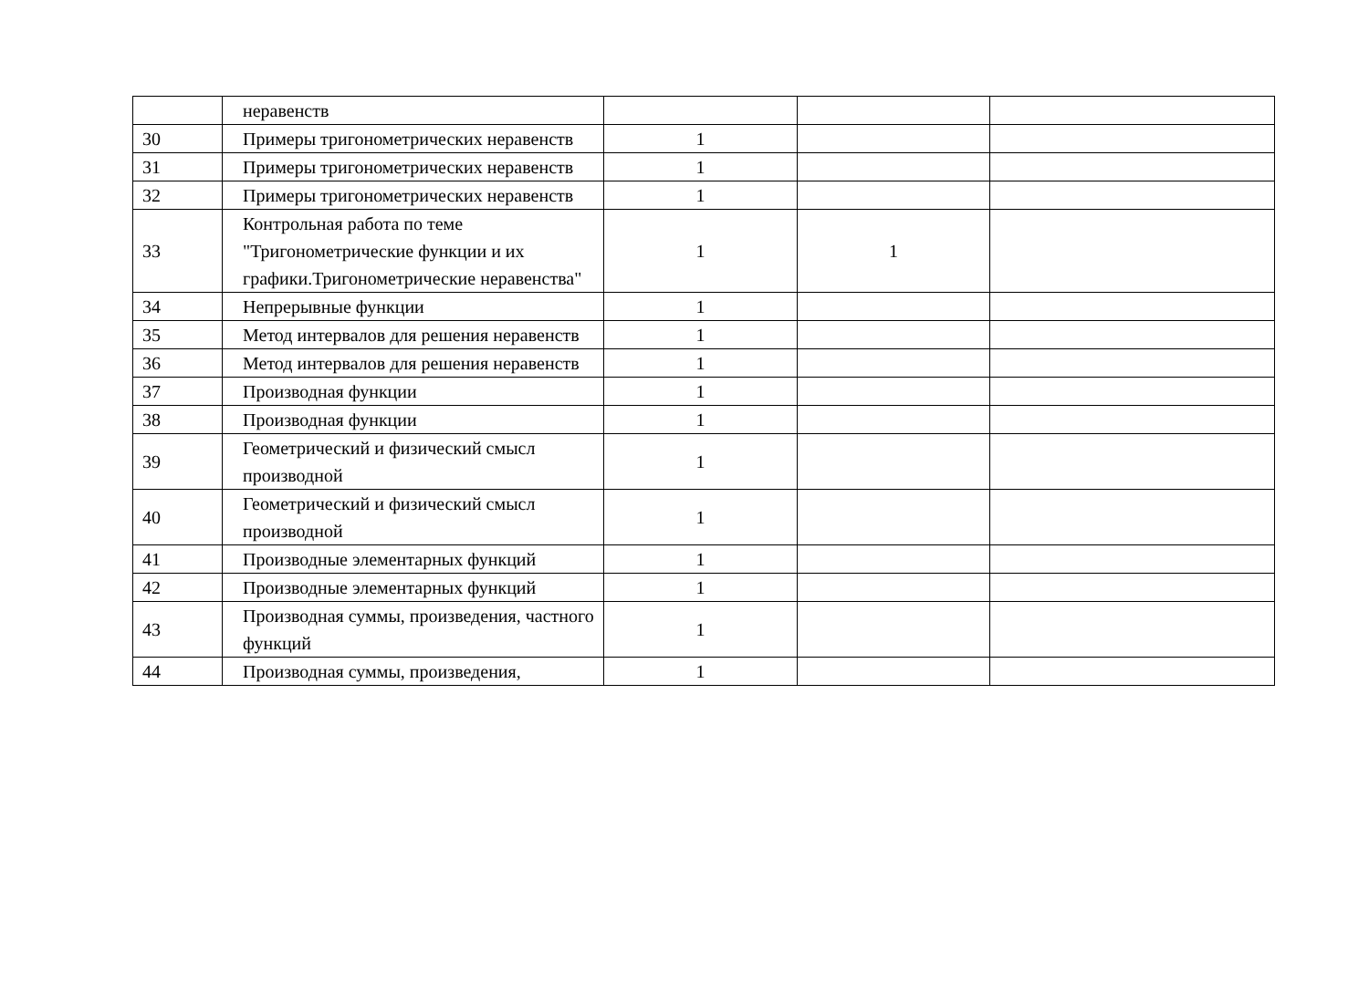| | неравенств | | | |
| 30 | Примеры тригонометрических неравенств | 1 | | |
| 31 | Примеры тригонометрических неравенств | 1 | | |
| 32 | Примеры тригонометрических неравенств | 1 | | |
| 33 | Контрольная работа по теме "Тригонометрические функции и их графики.Тригонометрические неравенства" | 1 | 1 | |
| 34 | Непрерывные функции | 1 | | |
| 35 | Метод интервалов для решения неравенств | 1 | | |
| 36 | Метод интервалов для решения неравенств | 1 | | |
| 37 | Производная функции | 1 | | |
| 38 | Производная функции | 1 | | |
| 39 | Геометрический и физический смысл производной | 1 | | |
| 40 | Геометрический и физический смысл производной | 1 | | |
| 41 | Производные элементарных функций | 1 | | |
| 42 | Производные элементарных функций | 1 | | |
| 43 | Производная суммы, произведения, частного функций | 1 | | |
| 44 | Производная суммы, произведения, | 1 | | |